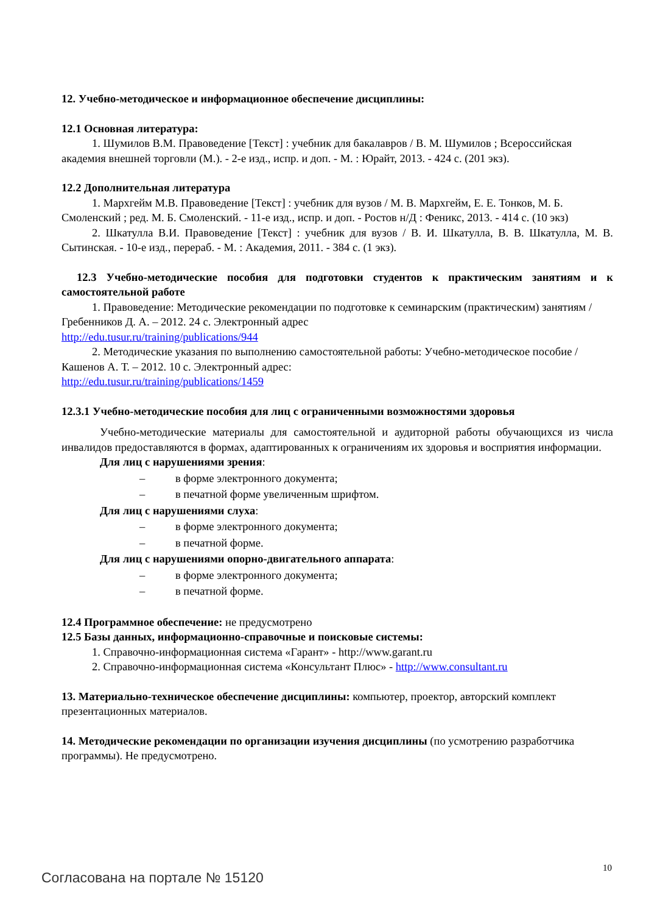12. Учебно-методическое и информационное обеспечение дисциплины:
12.1 Основная литература:
1. Шумилов В.М. Правоведение [Текст] : учебник для бакалавров / В. М. Шумилов ; Всероссийская академия внешней торговли (М.). - 2-е изд., испр. и доп. - М. : Юрайт, 2013. - 424 с. (201 экз).
12.2 Дополнительная литература
1. Мархгейм М.В. Правоведение [Текст] : учебник для вузов / М. В. Мархгейм, Е. Е. Тонков, М. Б. Смоленский ; ред. М. Б. Смоленский. - 11-е изд., испр. и доп. - Ростов н/Д : Феникс, 2013. - 414 с. (10 экз)
2. Шкатулла В.И. Правоведение [Текст] : учебник для вузов / В. И. Шкатулла, В. В. Шкатулла, М. В. Сытинская. - 10-е изд., перераб. - М. : Академия, 2011. - 384 с. (1 экз).
12.3 Учебно-методические пособия для подготовки студентов к практическим занятиям и к самостоятельной работе
1. Правоведение: Методические рекомендации по подготовке к семинарским (практическим) занятиям / Гребенников Д. А. – 2012. 24 с. Электронный адрес
http://edu.tusur.ru/training/publications/944
2. Методические указания по выполнению самостоятельной работы: Учебно-методическое пособие / Кашенов А. Т. – 2012. 10 с. Электронный адрес:
http://edu.tusur.ru/training/publications/1459
12.3.1 Учебно-методические пособия для лиц с ограниченными возможностями здоровья
Учебно-методические материалы для самостоятельной и аудиторной работы обучающихся из числа инвалидов предоставляются в формах, адаптированных к ограничениям их здоровья и восприятия информации.
Для лиц с нарушениями зрения:
– в форме электронного документа;
– в печатной форме увеличенным шрифтом.
Для лиц с нарушениями слуха:
– в форме электронного документа;
– в печатной форме.
Для лиц с нарушениями опорно-двигательного аппарата:
– в форме электронного документа;
– в печатной форме.
12.4 Программное обеспечение: не предусмотрено
12.5 Базы данных, информационно-справочные и поисковые системы:
1. Справочно-информационная система «Гарант» - http://www.garant.ru
2. Справочно-информационная система «Консультант Плюс» - http://www.consultant.ru
13. Материально-техническое обеспечение дисциплины: компьютер, проектор, авторский комплект презентационных материалов.
14. Методические рекомендации по организации изучения дисциплины (по усмотрению разработчика программы). Не предусмотрено.
10
Согласована на портале № 15120